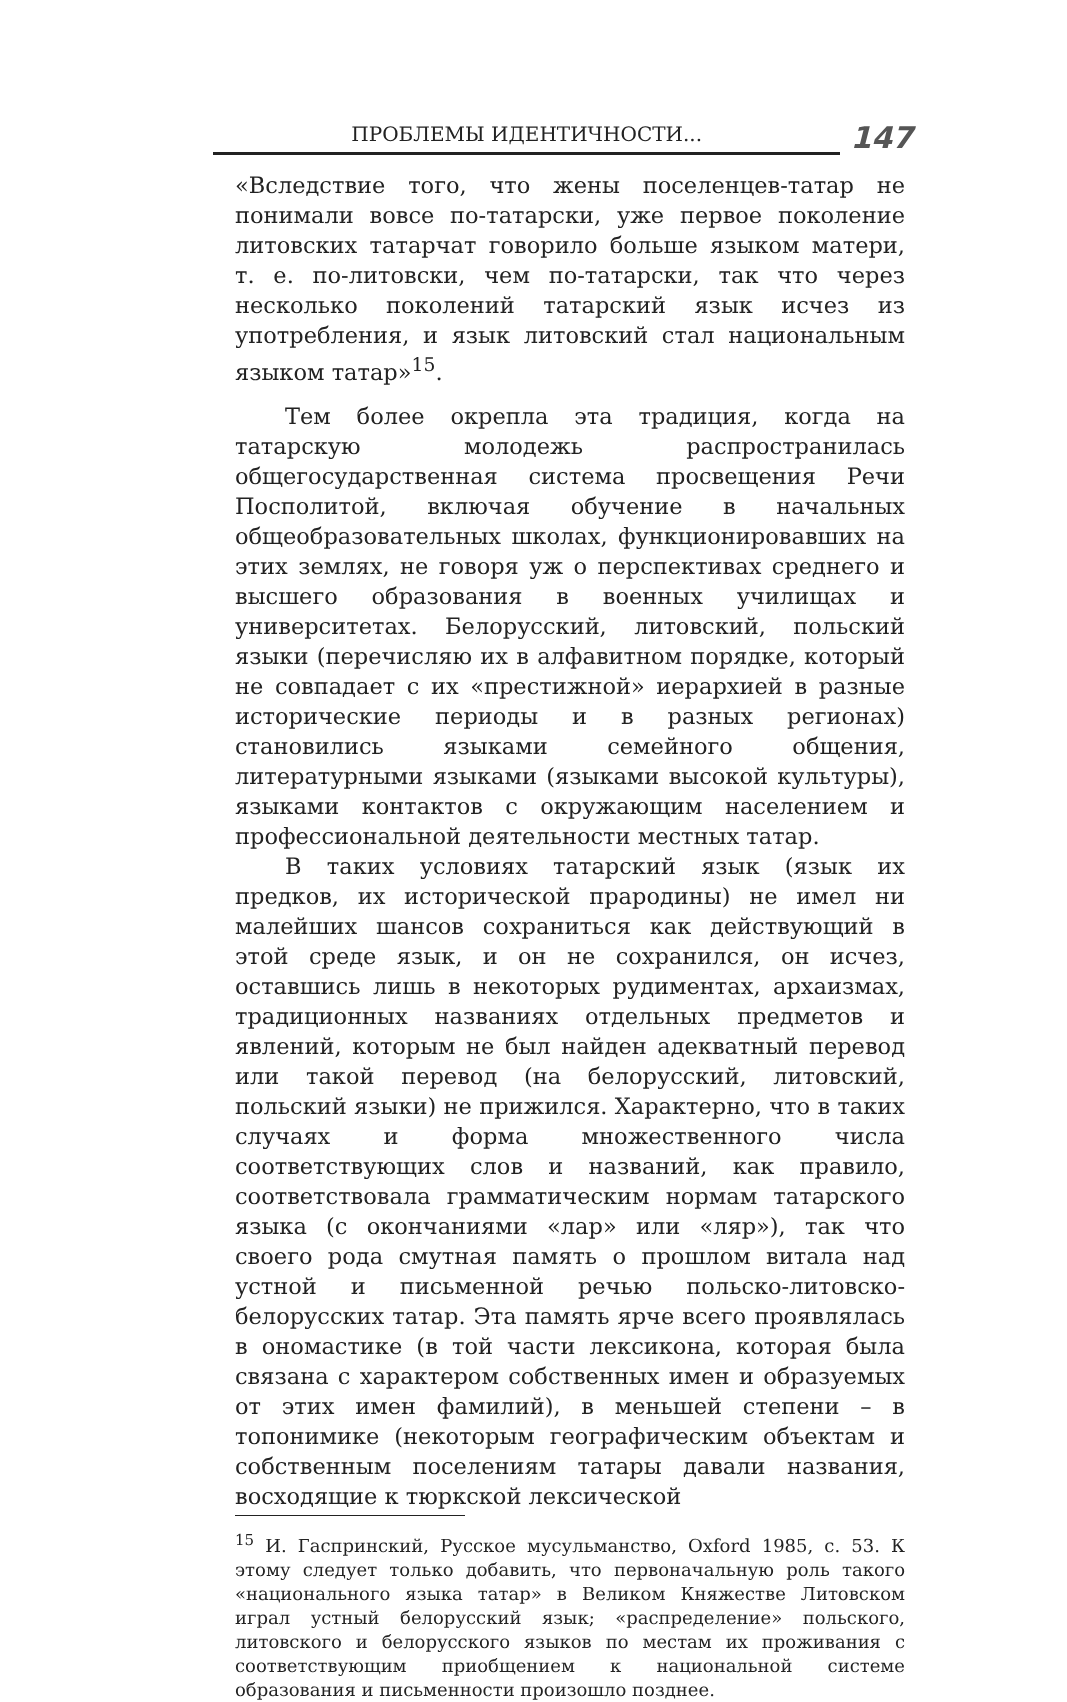ПРОБЛЕМЫ ИДЕНТИЧНОСТИ...
147
«Вследствие того, что жены поселенцев-татар не понимали вовсе по-татарски, уже первое поколение литовских татарчат говорило больше языком матери, т. е. по-литовски, чем по-татарски, так что через несколько поколений татарский язык исчез из употребления, и язык литовский стал национальным языком татар»<sup>15</sup>.
Тем более окрепла эта традиция, когда на татарскую молодежь распространилась общегосударственная система просвещения Речи Посполитой, включая обучение в начальных общеобразовательных школах, функционировавших на этих землях, не говоря уж о перспективах среднего и высшего образования в военных училищах и университетах. Белорусский, литовский, польский языки (перечисляю их в алфавитном порядке, который не совпадает с их «престижной» иерархией в разные исторические периоды и в разных регионах) становились языками семейного общения, литературными языками (языками высокой культуры), языками контактов с окружающим населением и профессиональной деятельности местных татар.
В таких условиях татарский язык (язык их предков, их исторической прародины) не имел ни малейших шансов сохраниться как действующий в этой среде язык, и он не сохранился, он исчез, оставшись лишь в некоторых рудиментах, архаизмах, традиционных названиях отдельных предметов и явлений, которым не был найден адекватный перевод или такой перевод (на белорусский, литовский, польский языки) не прижился. Характерно, что в таких случаях и форма множественного числа соответствующих слов и названий, как правило, соответствовала грамматическим нормам татарского языка (с окончаниями «лар» или «ляр»), так что своего рода смутная память о прошлом витала над устной и письменной речью польско-литовско-белорусских татар. Эта память ярче всего проявлялась в ономастике (в той части лексикона, которая была связана с характером собственных имен и образуемых от этих имен фамилий), в меньшей степени – в топонимике (некоторым географическим объектам и собственным поселениям татары давали названия, восходящие к тюркской лексической
<sup>15</sup> И. Гаспринский, Русское мусульманство, Oxford 1985, с. 53. К этому следует только добавить, что первоначальную роль такого «национального языка татар» в Великом Княжестве Литовском играл устный белорусский язык; «распределение» польского, литовского и белорусского языков по местам их проживания с соответствующим приобщением к национальной системе образования и письменности произошло позднее.